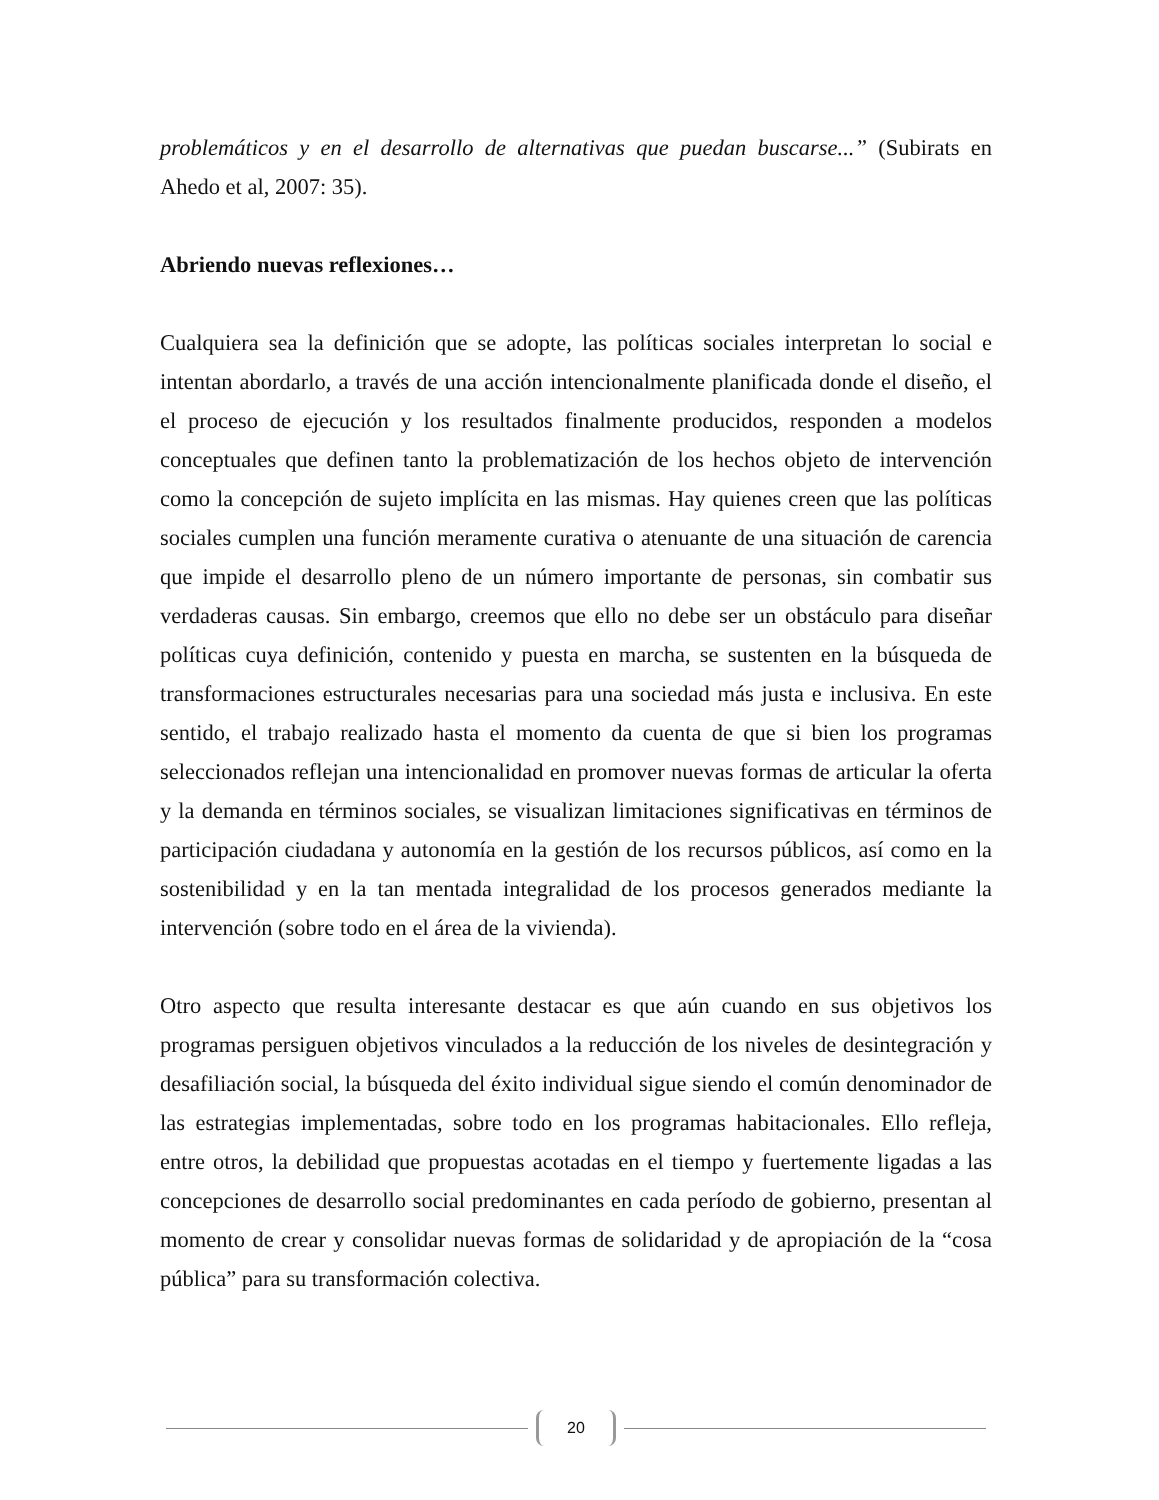problemáticos y en el desarrollo de alternativas que puedan buscarse...” (Subirats en Ahedo et al, 2007: 35).
Abriendo nuevas reflexiones…
Cualquiera sea la definición que se adopte, las políticas sociales interpretan lo social e intentan abordarlo, a través de una acción intencionalmente planificada donde el diseño, el el proceso de ejecución y los resultados finalmente producidos, responden a modelos conceptuales que definen tanto la problematización de los hechos objeto de intervención como la concepción de sujeto implícita en las mismas. Hay quienes creen que las políticas sociales cumplen una función meramente curativa o atenuante de una situación de carencia que impide el desarrollo pleno de un número importante de personas, sin combatir sus verdaderas causas. Sin embargo, creemos que ello no debe ser un obstáculo para diseñar políticas cuya definición, contenido y puesta en marcha, se sustenten en la búsqueda de transformaciones estructurales necesarias para una sociedad más justa e inclusiva. En este sentido, el trabajo realizado hasta el momento da cuenta de que si bien los programas seleccionados reflejan una intencionalidad en promover nuevas formas de articular la oferta y la demanda en términos sociales, se visualizan limitaciones significativas en términos de participación ciudadana y autonomía en la gestión de los recursos públicos, así como en la sostenibilidad y en la tan mentada integralidad de los procesos generados mediante la intervención (sobre todo en el área de la vivienda).
Otro aspecto que resulta interesante destacar es que aún cuando en sus objetivos los programas persiguen objetivos vinculados a la reducción de los niveles de desintegración y desafiliación social, la búsqueda del éxito individual sigue siendo el común denominador de las estrategias implementadas, sobre todo en los programas habitacionales. Ello refleja, entre otros, la debilidad que propuestas acotadas en el tiempo y fuertemente ligadas a las concepciones de desarrollo social predominantes en cada período de gobierno, presentan al momento de crear y consolidar nuevas formas de solidaridad y de apropiación de la “cosa pública” para su transformación colectiva.
20